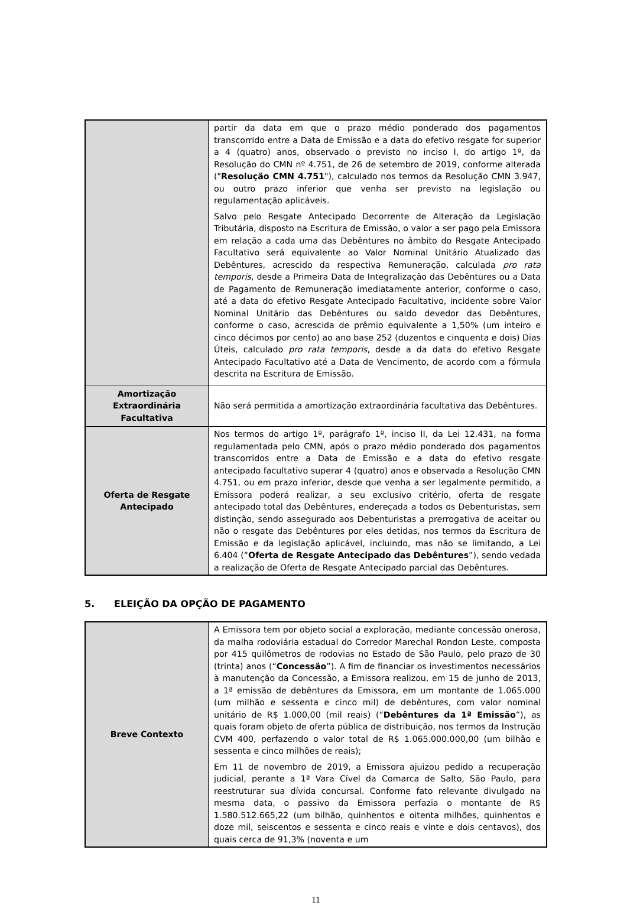| | partir da data em que o prazo médio ponderado dos pagamentos transcorrido entre a Data de Emissão e a data do efetivo resgate for superior a 4 (quatro) anos, observado o previsto no inciso I, do artigo 1º, da Resolução do CMN nº 4.751, de 26 de setembro de 2019, conforme alterada (" Resolução CMN 4.751 "), calculado nos termos da Resolução CMN 3.947, ou outro prazo inferior que venha ser previsto na legislação ou regulamentação aplicáveis. Salvo pelo Resgate Antecipado Decorrente de Alteração da Legislação Tributária, disposto na Escritura de Emissão, o valor a ser pago pela Emissora em relação a cada uma das Debêntures no âmbito do Resgate Antecipado Facultativo será equivalente ao Valor Nominal Unitário Atualizado das Debêntures, acrescido da respectiva Remuneração, calculada pro rata temporis , desde a Primeira Data de Integralização das Debêntures ou a Data de Pagamento de Remuneração imediatamente anterior, conforme o caso, até a data do efetivo Resgate Antecipado Facultativo, incidente sobre Valor Nominal Unitário das Debêntures ou saldo devedor das Debêntures, conforme o caso, acrescida de prêmio equivalente a 1,50% (um inteiro e cinco décimos por cento) ao ano base 252 (duzentos e cinquenta e dois) Dias Úteis, calculado pro rata temporis , desde a da data do efetivo Resgate Antecipado Facultativo até a Data de Vencimento, de acordo com a fórmula descrita na Escritura de Emissão. |
| Amortização Extraordinária Facultativa | Não será permitida a amortização extraordinária facultativa das Debêntures. |
| Oferta de Resgate Antecipado | Nos termos do artigo 1º, parágrafo 1º, inciso II, da Lei 12.431, na forma regulamentada pelo CMN, após o prazo médio ponderado dos pagamentos transcorridos entre a Data de Emissão e a data do efetivo resgate antecipado facultativo superar 4 (quatro) anos e observada a Resolução CMN 4.751, ou em prazo inferior, desde que venha a ser legalmente permitido, a Emissora poderá realizar, a seu exclusivo critério, oferta de resgate antecipado total das Debêntures, endereçada a todos os Debenturistas, sem distinção, sendo assegurado aos Debenturistas a prerrogativa de aceitar ou não o resgate das Debêntures por eles detidas, nos termos da Escritura de Emissão e da legislação aplicável, incluindo, mas não se limitando, a Lei 6.404 (“ Oferta de Resgate Antecipado das Debêntures ”), sendo vedada a realização de Oferta de Resgate Antecipado parcial das Debêntures. |
5. ELEIÇÃO DA OPÇÃO DE PAGAMENTO
| Breve Contexto | A Emissora tem por objeto social a exploração, mediante concessão onerosa, da malha rodoviária estadual do Corredor Marechal Rondon Leste, composta por 415 quilômetros de rodovias no Estado de São Paulo, pelo prazo de 30 (trinta) anos (“ Concessão ”). A fim de financiar os investimentos necessários à manutenção da Concessão, a Emissora realizou, em 15 de junho de 2013, a 1ª emissão de debêntures da Emissora, em um montante de 1.065.000 (um milhão e sessenta e cinco mil) de debêntures, com valor nominal unitário de R$ 1.000,00 (mil reais) (“ Debêntures da 1ª Emissão ”), as quais foram objeto de oferta pública de distribuição, nos termos da Instrução CVM 400, perfazendo o valor total de R$ 1.065.000.000,00 (um bilhão e sessenta e cinco milhões de reais); Em 11 de novembro de 2019, a Emissora ajuizou pedido a recuperação judicial, perante a 1ª Vara Cível da Comarca de Salto, São Paulo, para reestruturar sua dívida concursal. Conforme fato relevante divulgado na mesma data, o passivo da Emissora perfazia o montante de R$ 1.580.512.665,22 (um bilhão, quinhentos e oitenta milhões, quinhentos e doze mil, seiscentos e sessenta e cinco reais e vinte e dois centavos), dos quais cerca de 91,3% (noventa e um |
11